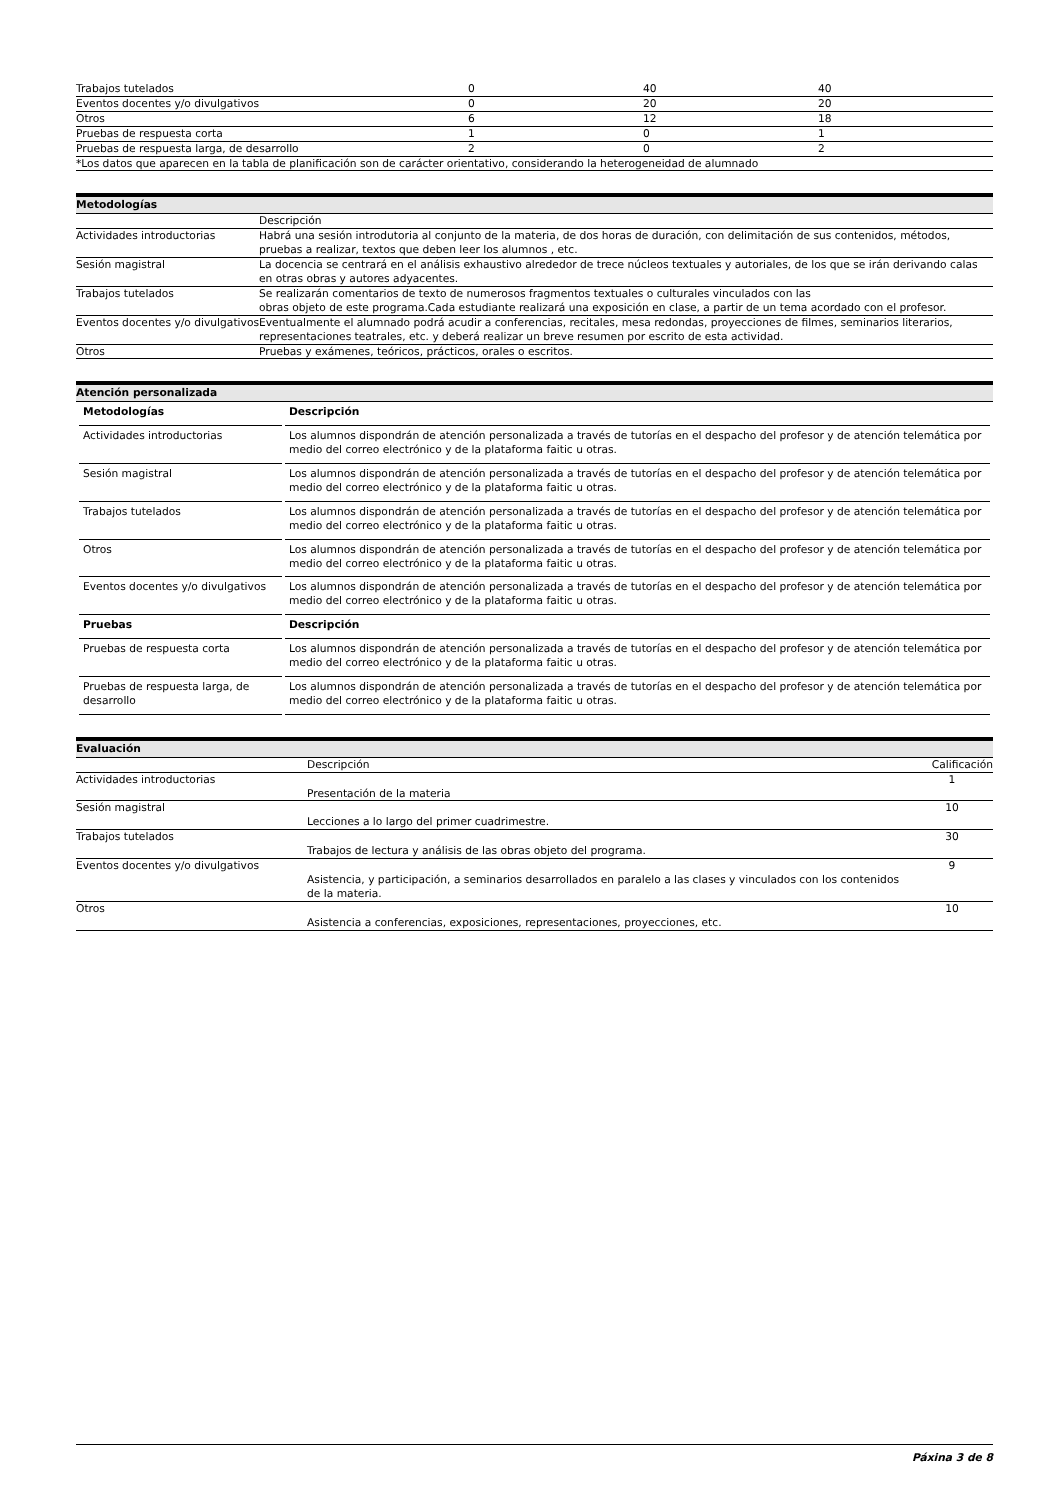| Trabajos tutelados | 0 | 40 | 40 |
| Eventos docentes y/o divulgativos | 0 | 20 | 20 |
| Otros | 6 | 12 | 18 |
| Pruebas de respuesta corta | 1 | 0 | 1 |
| Pruebas de respuesta larga, de desarrollo | 2 | 0 | 2 |
| *Los datos que aparecen en la tabla de planificación son de carácter orientativo, considerando la heterogeneidad de alumnado | | | |
Metodologías
| | Descripción |
| Actividades introductorias | Habrá una sesión introdutoria al conjunto de la materia, de dos horas de duración, con delimitación de sus contenidos, métodos, pruebas a realizar, textos que deben leer los alumnos , etc. |
| Sesión magistral | La docencia se centrará en el análisis exhaustivo alrededor de trece núcleos textuales y autoriales, de los que se irán derivando calas en otras obras y autores adyacentes. |
| Trabajos tutelados | Se realizarán comentarios de texto de numerosos fragmentos textuales o culturales vinculados con las obras objeto de este programa.Cada estudiante realizará una exposición en clase, a partir de un tema acordado con el profesor. |
| Eventos docentes y/o divulgativos | Eventualmente el alumnado podrá acudir a conferencias, recitales, mesa redondas, proyecciones de filmes, seminarios literarios, representaciones teatrales, etc. y deberá realizar un breve resumen por escrito de esta actividad. |
| Otros | Pruebas y exámenes, teóricos, prácticos, orales o escritos. |
Atención personalizada
| Metodologías | Descripción |
| --- | --- |
| Actividades introductorias | Los alumnos dispondrán de atención personalizada a través de tutorías en el despacho del profesor y de atención telemática por medio del correo electrónico y de la plataforma faitic u otras. |
| Sesión magistral | Los alumnos dispondrán de atención personalizada a través de tutorías en el despacho del profesor y de atención telemática por medio del correo electrónico y de la plataforma faitic u otras. |
| Trabajos tutelados | Los alumnos dispondrán de atención personalizada a través de tutorías en el despacho del profesor y de atención telemática por medio del correo electrónico y de la plataforma faitic u otras. |
| Otros | Los alumnos dispondrán de atención personalizada a través de tutorías en el despacho del profesor y de atención telemática por medio del correo electrónico y de la plataforma faitic u otras. |
| Eventos docentes y/o divulgativos | Los alumnos dispondrán de atención personalizada a través de tutorías en el despacho del profesor y de atención telemática por medio del correo electrónico y de la plataforma faitic u otras. |
| Pruebas | Descripción |
| Pruebas de respuesta corta | Los alumnos dispondrán de atención personalizada a través de tutorías en el despacho del profesor y de atención telemática por medio del correo electrónico y de la plataforma faitic u otras. |
| Pruebas de respuesta larga, de desarrollo | Los alumnos dispondrán de atención personalizada a través de tutorías en el despacho del profesor y de atención telemática por medio del correo electrónico y de la plataforma faitic u otras. |
Evaluación
| | Descripción | Calificación |
| Actividades introductorias | Presentación de la materia | 1 |
| Sesión magistral | Lecciones a lo largo del primer cuadrimestre. | 10 |
| Trabajos tutelados | Trabajos de lectura y análisis de las obras objeto del programa. | 30 |
| Eventos docentes y/o divulgativos | Asistencia, y participación, a seminarios desarrollados en paralelo a las clases y vinculados con los contenidos de la materia. | 9 |
| Otros | Asistencia a conferencias, exposiciones, representaciones, proyecciones, etc. | 10 |
Páxina 3 de 8